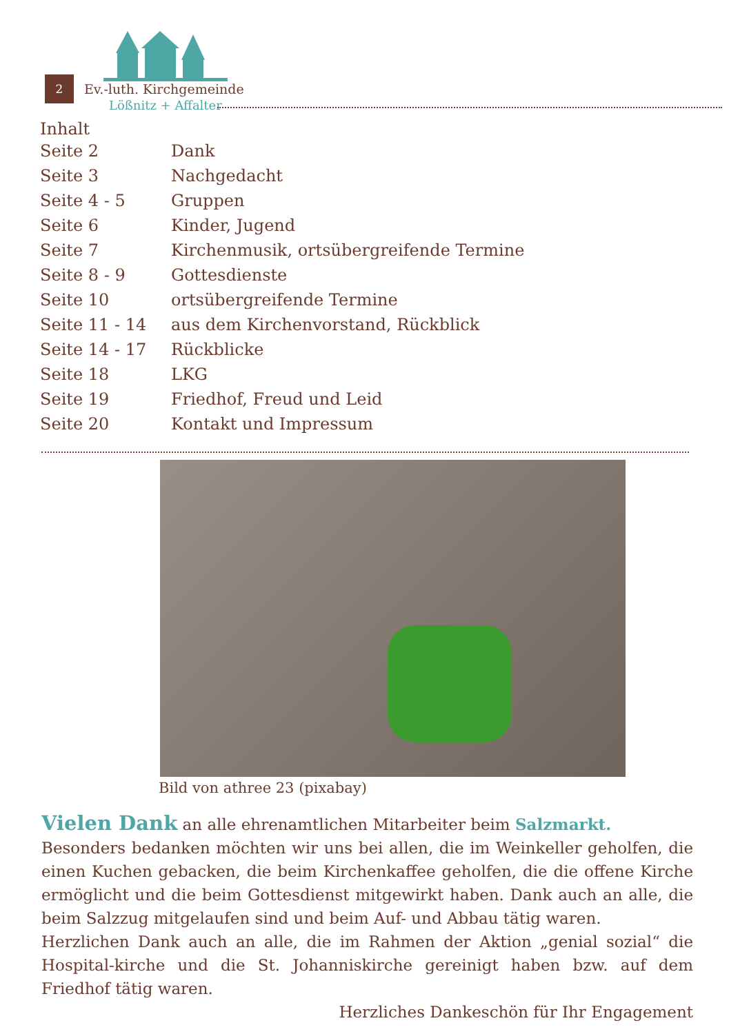2 Ev.-luth. Kirchgemeinde
Lößnitz + Affalter
Inhalt
| Seite 2 | Dank |
| Seite 3 | Nachgedacht |
| Seite 4 - 5 | Gruppen |
| Seite 6 | Kinder, Jugend |
| Seite 7 | Kirchenmusik, ortsübergreifende Termine |
| Seite 8 - 9 | Gottesdienste |
| Seite 10 | ortsübergreifende Termine |
| Seite 11 - 14 | aus dem Kirchenvorstand, Rückblick |
| Seite 14 - 17 | Rückblicke |
| Seite 18 | LKG |
| Seite 19 | Friedhof, Freud und Leid |
| Seite 20 | Kontakt und Impressum |
Bild von athree 23 (pixabay)
Vielen Dank an alle ehrenamtlichen Mitarbeiter beim Salzmarkt.
Besonders bedanken möchten wir uns bei allen, die im Weinkeller geholfen, die einen Kuchen gebacken, die beim Kirchenkaffee geholfen, die die offene Kirche ermöglicht und die beim Gottesdienst mitgewirkt haben. Dank auch an alle, die beim Salzzug mitgelaufen sind und beim Auf- und Abbau tätig waren.
Herzlichen Dank auch an alle, die im Rahmen der Aktion „genial sozial“ die Hospital-kirche und die St. Johanniskirche gereinigt haben bzw. auf dem Friedhof tätig waren.
Herzliches Dankeschön für Ihr Engagement